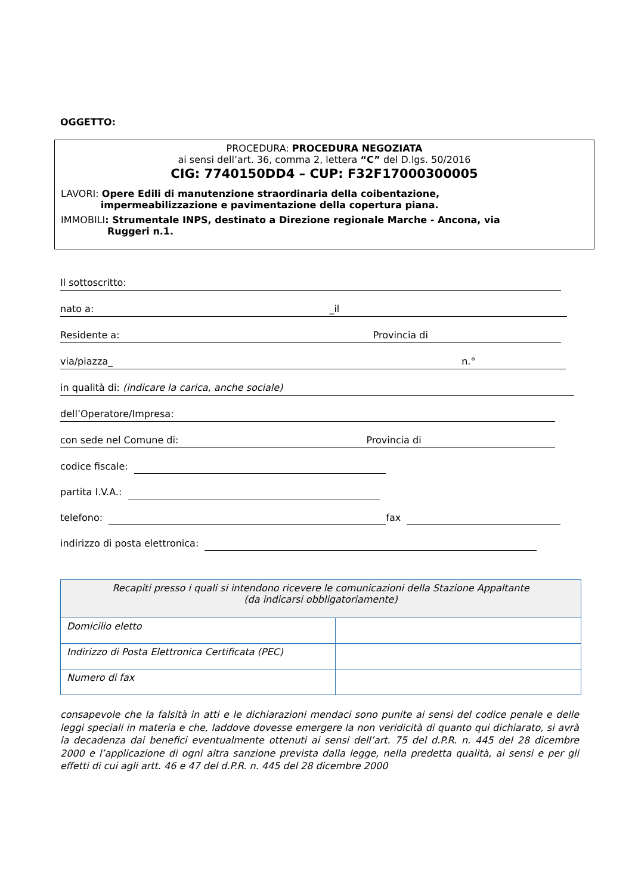OGGETTO:
PROCEDURA: PROCEDURA NEGOZIATA
ai sensi dell’art. 36, comma 2, lettera “C” del D.lgs. 50/2016
CIG: 7740150DD4 – CUP: F32F17000300005
LAVORI: Opere Edili di manutenzione straordinaria della coibentazione,
impermeabilizzazione e pavimentazione della copertura piana.
IMMOBILI: Strumentale INPS, destinato a Direzione regionale Marche - Ancona, via
Ruggeri n.1.
Il sottoscritto:
nato a: _il
Residente a: Provincia di
via/piazza_ n.°
in qualità di: (indicare la carica, anche sociale)
dell’Operatore/Impresa:
con sede nel Comune di: Provincia di
codice fiscale:
partita I.V.A.:
telefono: fax
indirizzo di posta elettronica:
| Recapiti presso i quali si intendono ricevere le comunicazioni della Stazione Appaltante (da indicarsi obbligatoriamente) | |
| Domicilio eletto | |
| Indirizzo di Posta Elettronica Certificata (PEC) | |
| Numero di fax | |
consapevole che la falsità in atti e le dichiarazioni mendaci sono punite ai sensi del codice penale e delle leggi speciali in materia e che, laddove dovesse emergere la non veridicità di quanto qui dichiarato, si avrà la decadenza dai benefici eventualmente ottenuti ai sensi dell’art. 75 del d.P.R. n. 445 del 28 dicembre 2000 e l’applicazione di ogni altra sanzione prevista dalla legge, nella predetta qualità, ai sensi e per gli effetti di cui agli artt. 46 e 47 del d.P.R. n. 445 del 28 dicembre 2000